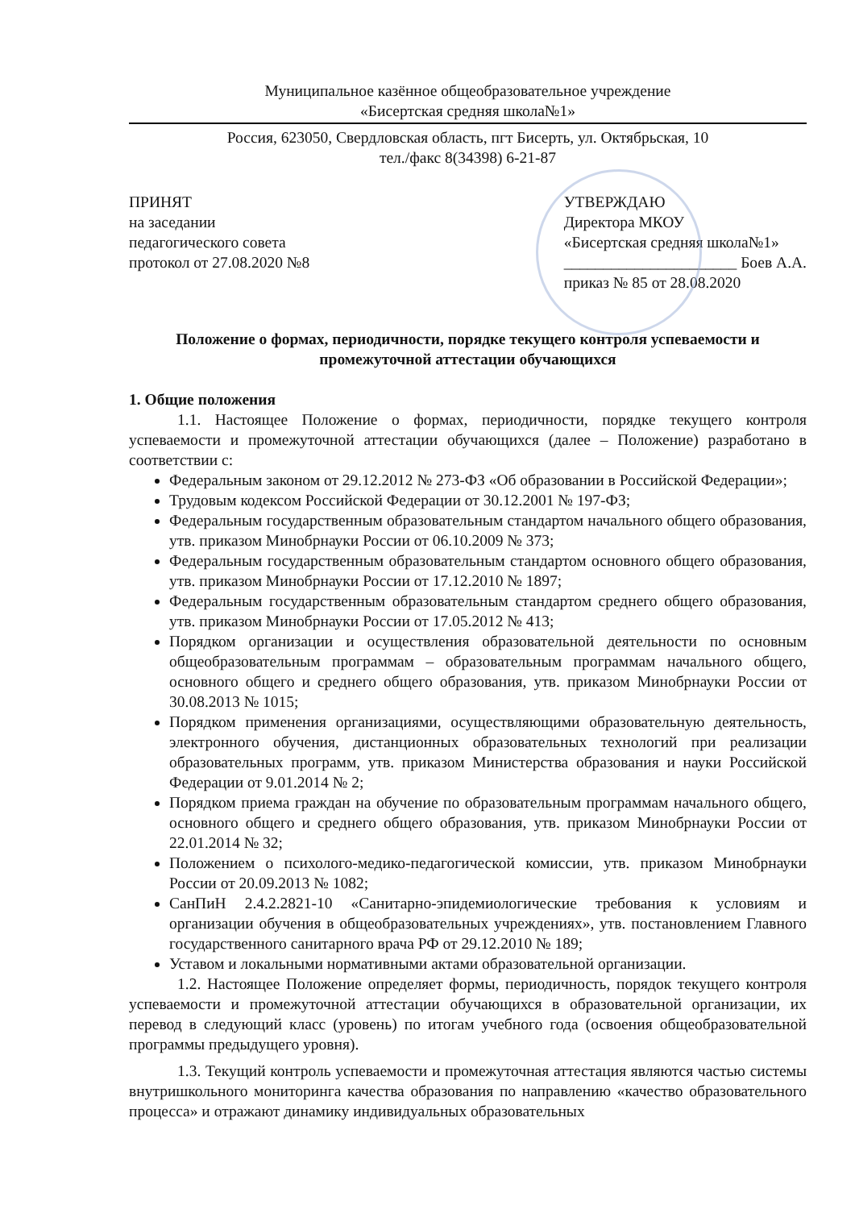Муниципальное казённое общеобразовательное учреждение
«Бисертская средняя школа№1»
Россия, 623050, Свердловская область, пгт Бисерть, ул. Октябрьская, 10
тел./факс 8(34398) 6-21-87
ПРИНЯТ
на заседании
педагогического совета
протокол от 27.08.2020 №8
УТВЕРЖДАЮ
Директора МКОУ
«Бисертская средняя школа№1»
______________________ Боев А.А.
приказ № 85 от 28.08.2020
Положение о формах, периодичности, порядке текущего контроля успеваемости и промежуточной аттестации обучающихся
1. Общие положения
1.1. Настоящее Положение о формах, периодичности, порядке текущего контроля успеваемости и промежуточной аттестации обучающихся (далее – Положение) разработано в соответствии с:
Федеральным законом от 29.12.2012 № 273-ФЗ «Об образовании в Российской Федерации»;
Трудовым кодексом Российской Федерации от 30.12.2001 № 197-ФЗ;
Федеральным государственным образовательным стандартом начального общего образования, утв. приказом Минобрнауки России от 06.10.2009 № 373;
Федеральным государственным образовательным стандартом основного общего образования, утв. приказом Минобрнауки России от 17.12.2010 № 1897;
Федеральным государственным образовательным стандартом среднего общего образования, утв. приказом Минобрнауки России от 17.05.2012 № 413;
Порядком организации и осуществления образовательной деятельности по основным общеобразовательным программам – образовательным программам начального общего, основного общего и среднего общего образования, утв. приказом Минобрнауки России от 30.08.2013 № 1015;
Порядком применения организациями, осуществляющими образовательную деятельность, электронного обучения, дистанционных образовательных технологий при реализации образовательных программ, утв. приказом Министерства образования и науки Российской Федерации от 9.01.2014 № 2;
Порядком приема граждан на обучение по образовательным программам начального общего, основного общего и среднего общего образования, утв. приказом Минобрнауки России от 22.01.2014 № 32;
Положением о психолого-медико-педагогической комиссии, утв. приказом Минобрнауки России от 20.09.2013 № 1082;
СанПиН 2.4.2.2821-10 «Санитарно-эпидемиологические требования к условиям и организации обучения в общеобразовательных учреждениях», утв. постановлением Главного государственного санитарного врача РФ от 29.12.2010 № 189;
Уставом и локальными нормативными актами образовательной организации.
1.2. Настоящее Положение определяет формы, периодичность, порядок текущего контроля успеваемости и промежуточной аттестации обучающихся в образовательной организации, их перевод в следующий класс (уровень) по итогам учебного года (освоения общеобразовательной программы предыдущего уровня).
1.3. Текущий контроль успеваемости и промежуточная аттестация являются частью системы внутришкольного мониторинга качества образования по направлению «качество образовательного процесса» и отражают динамику индивидуальных образовательных